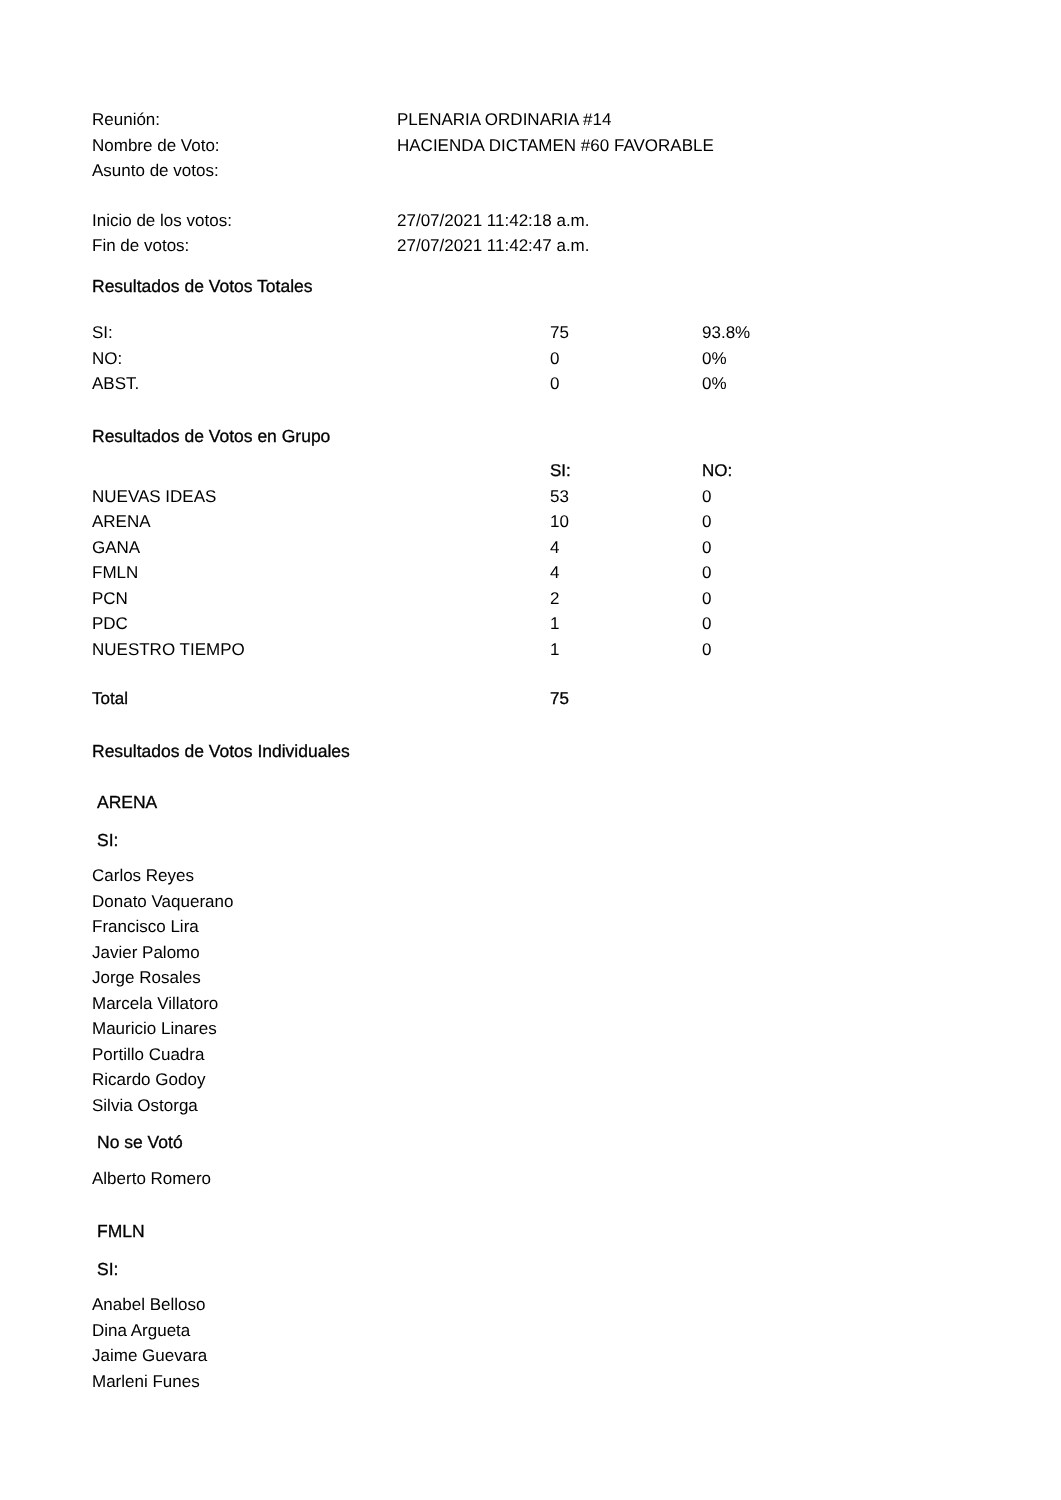| Reunión: | PLENARIA ORDINARIA #14 |
| Nombre de Voto: | HACIENDA DICTAMEN #60 FAVORABLE |
| Asunto de votos: | |
| Inicio de los votos: | 27/07/2021 11:42:18 a.m. |
| Fin de votos: | 27/07/2021 11:42:47 a.m. |
Resultados de Votos Totales
| SI: | 75 | 93.8% |
| NO: | 0 | 0% |
| ABST. | 0 | 0% |
Resultados de Votos en Grupo
| | SI: | NO: |
| --- | --- | --- |
| NUEVAS IDEAS | 53 | 0 |
| ARENA | 10 | 0 |
| GANA | 4 | 0 |
| FMLN | 4 | 0 |
| PCN | 2 | 0 |
| PDC | 1 | 0 |
| NUESTRO TIEMPO | 1 | 0 |
| Total | 75 | |
Resultados de Votos Individuales
ARENA
SI:
Carlos Reyes
Donato Vaquerano
Francisco Lira
Javier Palomo
Jorge Rosales
Marcela Villatoro
Mauricio Linares
Portillo Cuadra
Ricardo Godoy
Silvia Ostorga
No se Votó
Alberto Romero
FMLN
SI:
Anabel Belloso
Dina Argueta
Jaime Guevara
Marleni Funes